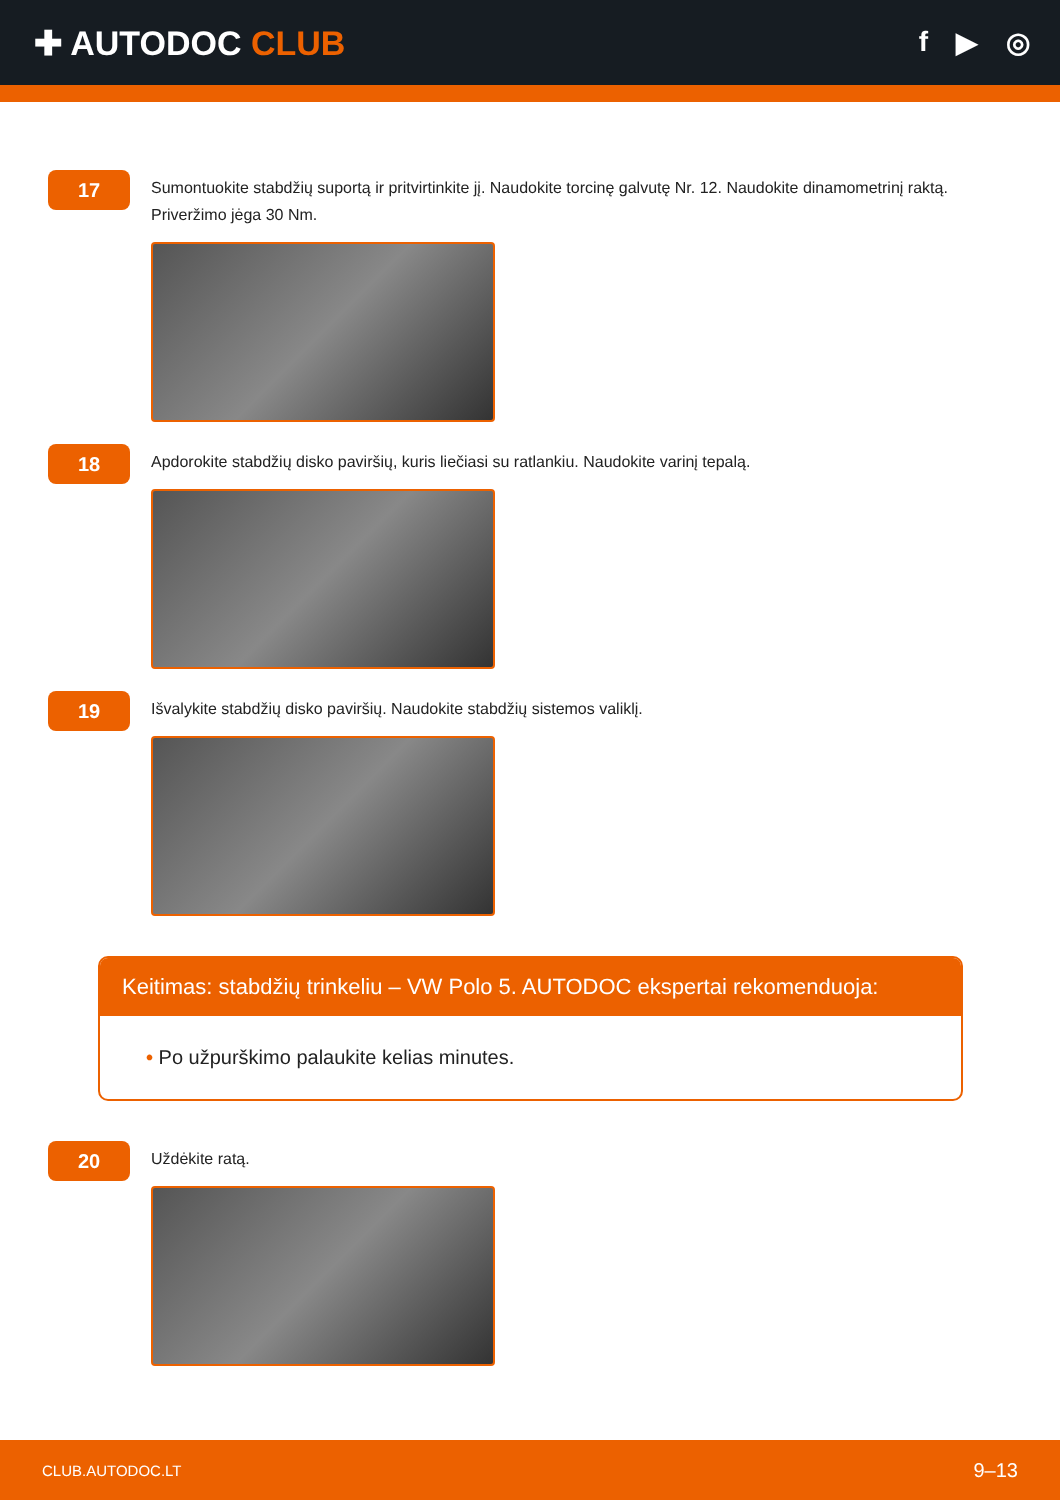✚ AUTODOC CLUB
f ▶ ◎
17
Sumontuokite stabdžių suportą ir pritvirtinkite jį. Naudokite torcinę galvutę Nr. 12. Naudokite dinamometrinį raktą. Priveržimo jėga 30 Nm.
18
Apdorokite stabdžių disko paviršių, kuris liečiasi su ratlankiu. Naudokite varinį tepalą.
19
Išvalykite stabdžių disko paviršių. Naudokite stabdžių sistemos valiklį.
Keitimas: stabdžių trinkeliu – VW Polo 5. AUTODOC ekspertai rekomenduoja:
• Po užpurškimo palaukite kelias minutes.
20
Uždėkite ratą.
CLUB.AUTODOC.LT 9–13